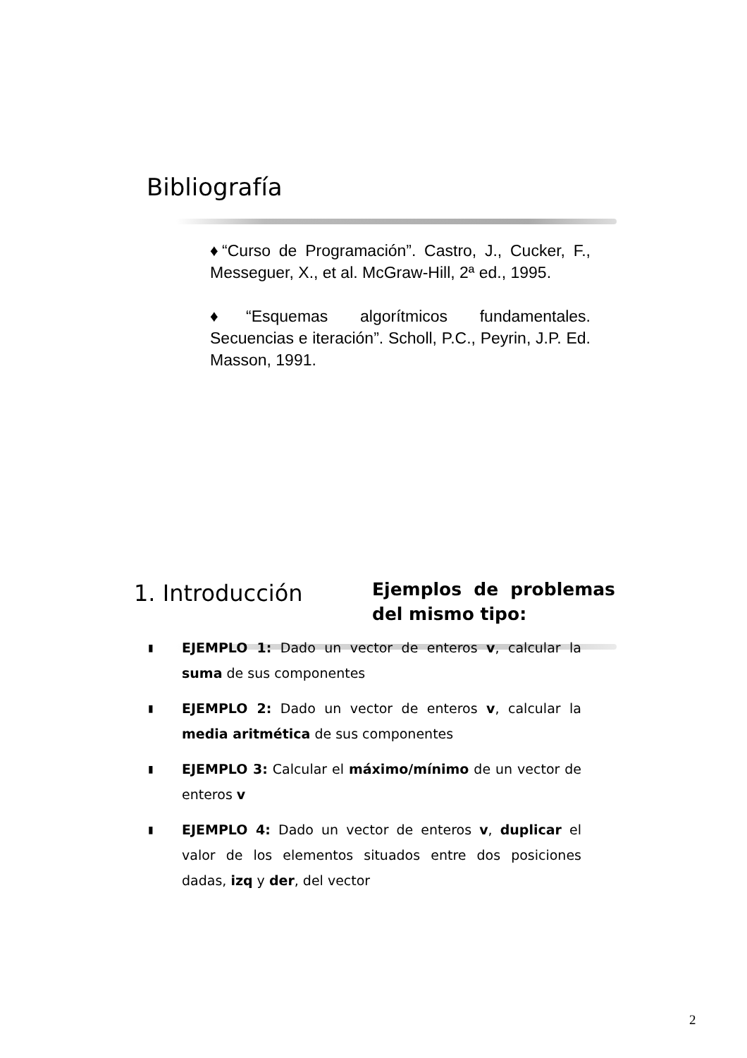Bibliografía
♦“Curso de Programación”. Castro, J., Cucker, F., Messeguer, X., et al. McGraw-Hill, 2ª ed., 1995.
♦“Esquemas algorítmicos fundamentales. Secuencias e iteración”. Scholl, P.C., Peyrin, J.P. Ed. Masson, 1991.
1. Introducción
Ejemplos de problemas del mismo tipo:
▮ EJEMPLO 1: Dado un vector de enteros v, calcular la suma de sus componentes
▮ EJEMPLO 2: Dado un vector de enteros v, calcular la media aritmética de sus componentes
▮ EJEMPLO 3: Calcular el máximo/mínimo de un vector de enteros v
▮ EJEMPLO 4: Dado un vector de enteros v, duplicar el valor de los elementos situados entre dos posiciones dadas, izq y der, del vector
2